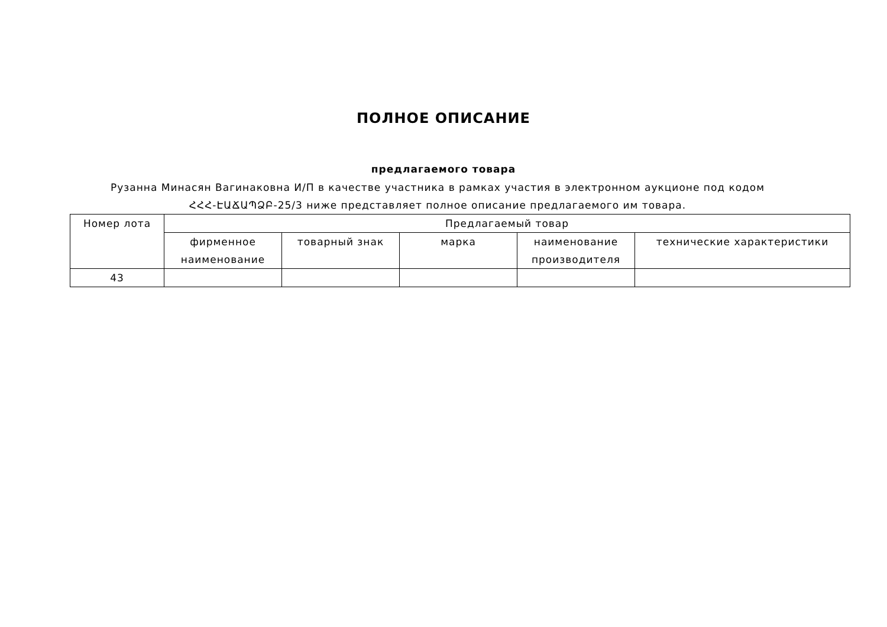ПОЛНОЕ ОПИСАНИЕ
предлагаемого товара
Рузанна Минасян Вагинакoвна И/П в качестве участника в рамках участия в электронном аукционе под кодом ՀՀՀ-ԷԱՃԱՊՁԲ-25/3 ниже представляет полное описание предлагаемого им товара.
| Номер лота | Предлагаемый товар | | | | |
| --- | --- | --- | --- | --- | --- |
| | фирменное наименование | товарный знак | марка | наименование производителя | технические характеристики |
| 43 | | | | | |